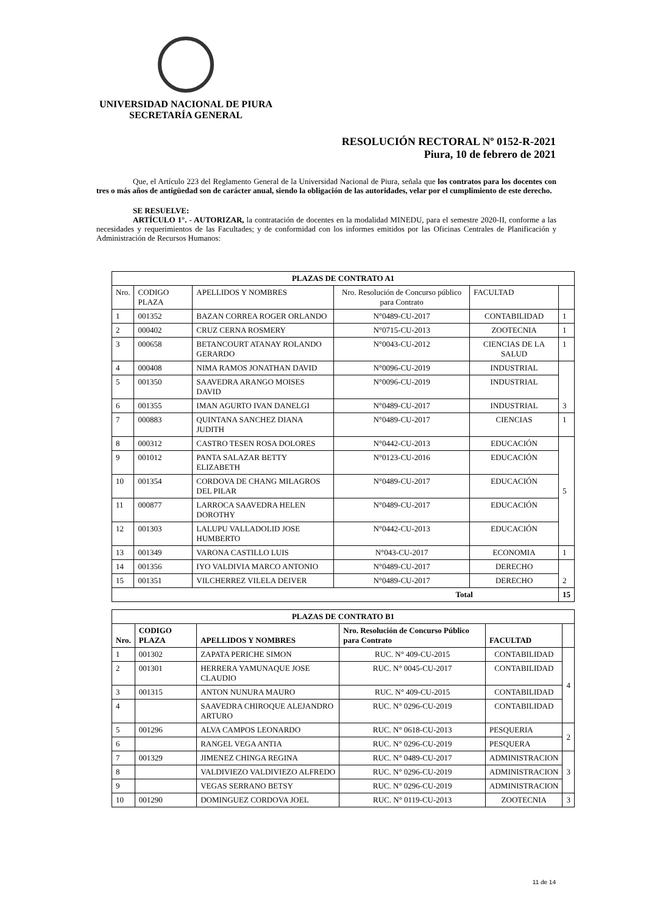UNIVERSIDAD NACIONAL DE PIURA
SECRETARÍA GENERAL
RESOLUCIÓN RECTORAL Nº 0152-R-2021
Piura, 10 de febrero de 2021
Que, el Artículo 223 del Reglamento General de la Universidad Nacional de Piura, señala que los contratos para los docentes con tres o más años de antigüedad son de carácter anual, siendo la obligación de las autoridades, velar por el cumplimiento de este derecho.
SE RESUELVE:
ARTÍCULO 1°. - AUTORIZAR, la contratación de docentes en la modalidad MINEDU, para el semestre 2020-II, conforme a las necesidades y requerimientos de las Facultades; y de conformidad con los informes emitidos por las Oficinas Centrales de Planificación y Administración de Recursos Humanos:
| PLAZAS DE CONTRATO A1 | | | | | |
| --- | --- | --- | --- | --- | --- |
| Nro. | CODIGO PLAZA | APELLIDOS Y NOMBRES | Nro. Resolución de Concurso público para Contrato | FACULTAD | |
| 1 | 001352 | BAZAN CORREA ROGER ORLANDO | N°0489-CU-2017 | CONTABILIDAD | 1 |
| 2 | 000402 | CRUZ CERNA ROSMERY | N°0715-CU-2013 | ZOOTECNIA | 1 |
| 3 | 000658 | BETANCOURT ATANAY ROLANDO GERARDO | N°0043-CU-2012 | CIENCIAS DE LA SALUD | 1 |
| 4 | 000408 | NIMA RAMOS JONATHAN DAVID | N°0096-CU-2019 | INDUSTRIAL | 3 |
| 5 | 001350 | SAAVEDRA ARANGO MOISES DAVID | N°0096-CU-2019 | INDUSTRIAL | |
| 6 | 001355 | IMAN AGURTO IVAN DANELGI | N°0489-CU-2017 | INDUSTRIAL | |
| 7 | 000883 | QUINTANA SANCHEZ DIANA JUDITH | N°0489-CU-2017 | CIENCIAS | 1 |
| 8 | 000312 | CASTRO TESEN ROSA DOLORES | N°0442-CU-2013 | EDUCACIÓN | 5 |
| 9 | 001012 | PANTA SALAZAR BETTY ELIZABETH | N°0123-CU-2016 | EDUCACIÓN | |
| 10 | 001354 | CORDOVA DE CHANG MILAGROS DEL PILAR | N°0489-CU-2017 | EDUCACIÓN | |
| 11 | 000877 | LARROCA SAAVEDRA HELEN DOROTHY | N°0489-CU-2017 | EDUCACIÓN | |
| 12 | 001303 | LALUPU VALLADOLID JOSE HUMBERTO | N°0442-CU-2013 | EDUCACIÓN | |
| 13 | 001349 | VARONA CASTILLO LUIS | N°043-CU-2017 | ECONOMIA | 1 |
| 14 | 001356 | IYO VALDIVIA MARCO ANTONIO | N°0489-CU-2017 | DERECHO | 2 |
| 15 | 001351 | VILCHERREZ VILELA DEIVER | N°0489-CU-2017 | DERECHO | |
| Total | | | | | 15 |
| PLAZAS DE CONTRATO B1 | | | | | |
| --- | --- | --- | --- | --- | --- |
| Nro. | CODIGO PLAZA | APELLIDOS Y NOMBRES | Nro. Resolución de Concurso Público para Contrato | FACULTAD | |
| 1 | 001302 | ZAPATA PERICHE SIMON | RUC. N° 409-CU-2015 | CONTABILIDAD | 4 |
| 2 | 001301 | HERRERA YAMUNAQUE JOSE CLAUDIO | RUC. N° 0045-CU-2017 | CONTABILIDAD | |
| 3 | 001315 | ANTON NUNURA MAURO | RUC. N° 409-CU-2015 | CONTABILIDAD | |
| 4 | | SAAVEDRA CHIROQUE ALEJANDRO ARTURO | RUC. N° 0296-CU-2019 | CONTABILIDAD | |
| 5 | 001296 | ALVA CAMPOS LEONARDO | RUC. N° 0618-CU-2013 | PESQUERIA | 2 |
| 6 | | RANGEL VEGA ANTIA | RUC. N° 0296-CU-2019 | PESQUERA | |
| 7 | 001329 | JIMENEZ CHINGA REGINA | RUC. N° 0489-CU-2017 | ADMINISTRACION | 3 |
| 8 | | VALDIVIEZO VALDIVIEZO ALFREDO | RUC. N° 0296-CU-2019 | ADMINISTRACION | |
| 9 | | VEGAS SERRANO BETSY | RUC. N° 0296-CU-2019 | ADMINISTRACION | |
| 10 | 001290 | DOMINGUEZ CORDOVA JOEL | RUC. N° 0119-CU-2013 | ZOOTECNIA | 3 |
11 de 14